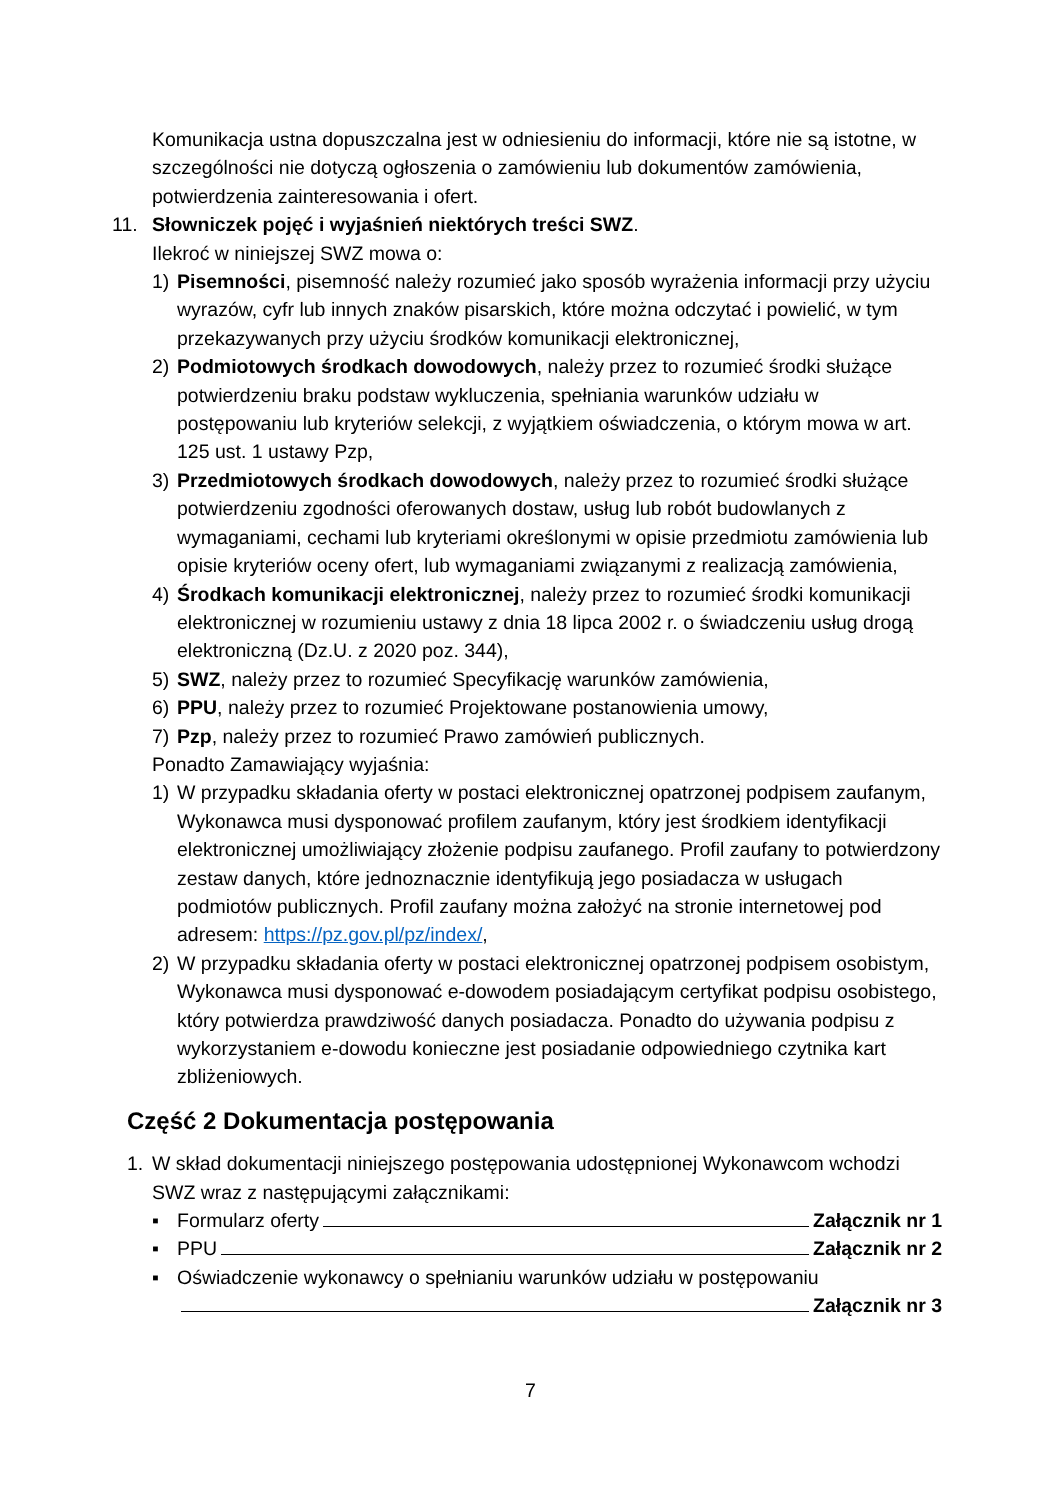Komunikacja ustna dopuszczalna jest w odniesieniu do informacji, które nie są istotne, w szczególności nie dotyczą ogłoszenia o zamówieniu lub dokumentów zamówienia, potwierdzenia zainteresowania i ofert.
11. Słowniczek pojęć i wyjaśnień niektórych treści SWZ.
Ilekroć w niniejszej SWZ mowa o:
1) Pisemności, pisemność należy rozumieć jako sposób wyrażenia informacji przy użyciu wyrazów, cyfr lub innych znaków pisarskich, które można odczytać i powielić, w tym przekazywanych przy użyciu środków komunikacji elektronicznej,
2) Podmiotowych środkach dowodowych, należy przez to rozumieć środki służące potwierdzeniu braku podstaw wykluczenia, spełniania warunków udziału w postępowaniu lub kryteriów selekcji, z wyjątkiem oświadczenia, o którym mowa w art. 125 ust. 1 ustawy Pzp,
3) Przedmiotowych środkach dowodowych, należy przez to rozumieć środki służące potwierdzeniu zgodności oferowanych dostaw, usług lub robót budowlanych z wymaganiami, cechami lub kryteriami określonymi w opisie przedmiotu zamówienia lub opisie kryteriów oceny ofert, lub wymaganiami związanymi z realizacją zamówienia,
4) Środkach komunikacji elektronicznej, należy przez to rozumieć środki komunikacji elektronicznej w rozumieniu ustawy z dnia 18 lipca 2002 r. o świadczeniu usług drogą elektroniczną (Dz.U. z 2020 poz. 344),
5) SWZ, należy przez to rozumieć Specyfikację warunków zamówienia,
6) PPU, należy przez to rozumieć Projektowane postanowienia umowy,
7) Pzp, należy przez to rozumieć Prawo zamówień publicznych.
Ponadto Zamawiający wyjaśnia:
1) W przypadku składania oferty w postaci elektronicznej opatrzonej podpisem zaufanym, Wykonawca musi dysponować profilem zaufanym, który jest środkiem identyfikacji elektronicznej umożliwiający złożenie podpisu zaufanego. Profil zaufany to potwierdzony zestaw danych, które jednoznacznie identyfikują jego posiadacza w usługach podmiotów publicznych. Profil zaufany można założyć na stronie internetowej pod adresem: https://pz.gov.pl/pz/index/,
2) W przypadku składania oferty w postaci elektronicznej opatrzonej podpisem osobistym, Wykonawca musi dysponować e-dowodem posiadającym certyfikat podpisu osobistego, który potwierdza prawdziwość danych posiadacza. Ponadto do używania podpisu z wykorzystaniem e-dowodu konieczne jest posiadanie odpowiedniego czytnika kart zbliżeniowych.
Część 2 Dokumentacja postępowania
1. W skład dokumentacji niniejszego postępowania udostępnionej Wykonawcom wchodzi SWZ wraz z następującymi załącznikami:
▪ Formularz oferty Załącznik nr 1
▪ PPU Załącznik nr 2
▪ Oświadczenie wykonawcy o spełnianiu warunków udziału w postępowaniu
Załącznik nr 3
7